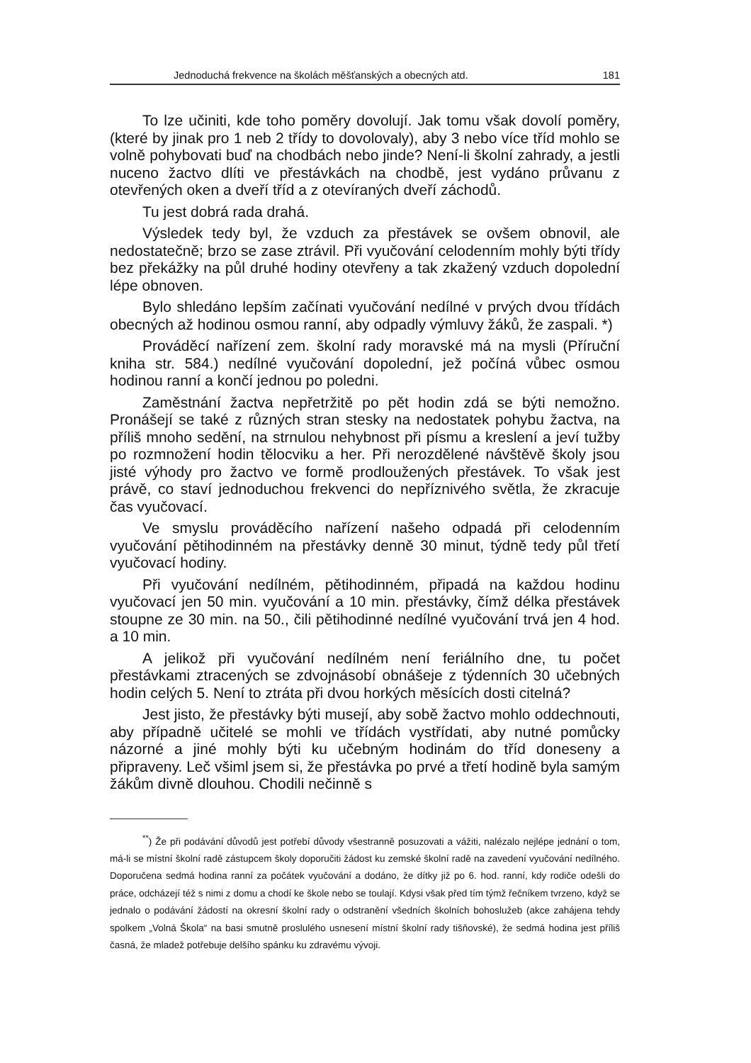Jednoduchá frekvence na školách měšťanských a obecných atd. 181
To lze učiniti, kde toho poměry dovolují. Jak tomu však dovolí poměry, (které by jinak pro 1 neb 2 třídy to dovolovaly), aby 3 nebo více tříd mohlo se volně pohybovati buď na chodbách nebo jinde? Není-li školní zahrady, a jestli nuceno žactvo dlíti ve přestávkách na chodbě, jest vydáno průvanu z otevřených oken a dveří tříd a z otevíraných dveří záchodů.
Tu jest dobrá rada drahá.
Výsledek tedy byl, že vzduch za přestávek se ovšem obnovil, ale nedostatečně; brzo se zase ztrávil. Při vyučování celodenním mohly býti třídy bez překážky na půl druhé hodiny otevřeny a tak zkažený vzduch dopolední lépe obnoven.
Bylo shledáno lepším začínati vyučování nedílné v prvých dvou třídách obecných až hodinou osmou ranní, aby odpadly výmluvy žáků, že zaspali. *)
Prováděcí nařízení zem. školní rady moravské má na mysli (Příruční kniha str. 584.) nedílné vyučování dopolední, jež počíná vůbec osmou hodinou ranní a končí jednou po poledni.
Zaměstnání žactva nepřetržitě po pět hodin zdá se býti nemožno. Pronášejí se také z různých stran stesky na nedostatek pohybu žactva, na příliš mnoho sedění, na strnulou nehybnost při písmu a kreslení a jeví tužby po rozmnožení hodin tělocviku a her. Při nerozdělené návštěvě školy jsou jisté výhody pro žactvo ve formě prodloužených přestávek. To však jest právě, co staví jednoduchou frekvenci do nepříznivého světla, že zkracuje čas vyučovací.
Ve smyslu prováděcího nařízení našeho odpadá při celodenním vyučování pětihodinném na přestávky denně 30 minut, týdně tedy půl třetí vyučovací hodiny.
Při vyučování nedílném, pětihodinném, připadá na každou hodinu vyučovací jen 50 min. vyučování a 10 min. přestávky, čímž délka přestávek stoupne ze 30 min. na 50., čili pětihodinné nedílné vyučování trvá jen 4 hod. a 10 min.
A jelikož při vyučování nedílném není feriálního dne, tu počet přestávkami ztracených se zdvojnásobí obnášeje z týdenních 30 učebných hodin celých 5. Není to ztráta při dvou horkých měsících dosti citelná?
Jest jisto, že přestávky býti musejí, aby sobě žactvo mohlo oddechnouti, aby případně učitelé se mohli ve třídách vystřídati, aby nutné pomůcky názorné a jiné mohly býti ku učebným hodinám do tříd doneseny a připraveny. Leč všiml jsem si, že přestávka po prvé a třetí hodině byla samým žákům divně dlouhou. Chodili nečinně s
<sup>**</sup>) Že při podávání důvodů jest potřebí důvody všestranně posuzovati a vážiti, nalézalo nejlépe jednání o tom, má-li se místní školní radě zástupcem školy doporučiti žádost ku zemské školní radě na zavedení vyučování nedílného. Doporučena sedmá hodina ranní za počátek vyučování a dodáno, že dítky již po 6. hod. ranní, kdy rodiče odešli do práce, odcházejí též s nimi z domu a chodí ke škole nebo se toulají. Kdysi však před tím týmž řečníkem tvrzeno, když se jednalo o podávání žádostí na okresní školní rady o odstranění všedních školních bohoslužeb (akce zahájena tehdy spolkem „Volná Škola“ na basi smutně proslulého usnesení místní školní rady tišňovské), že sedmá hodina jest příliš časná, že mladež potřebuje delšího spánku ku zdravému vývoji.